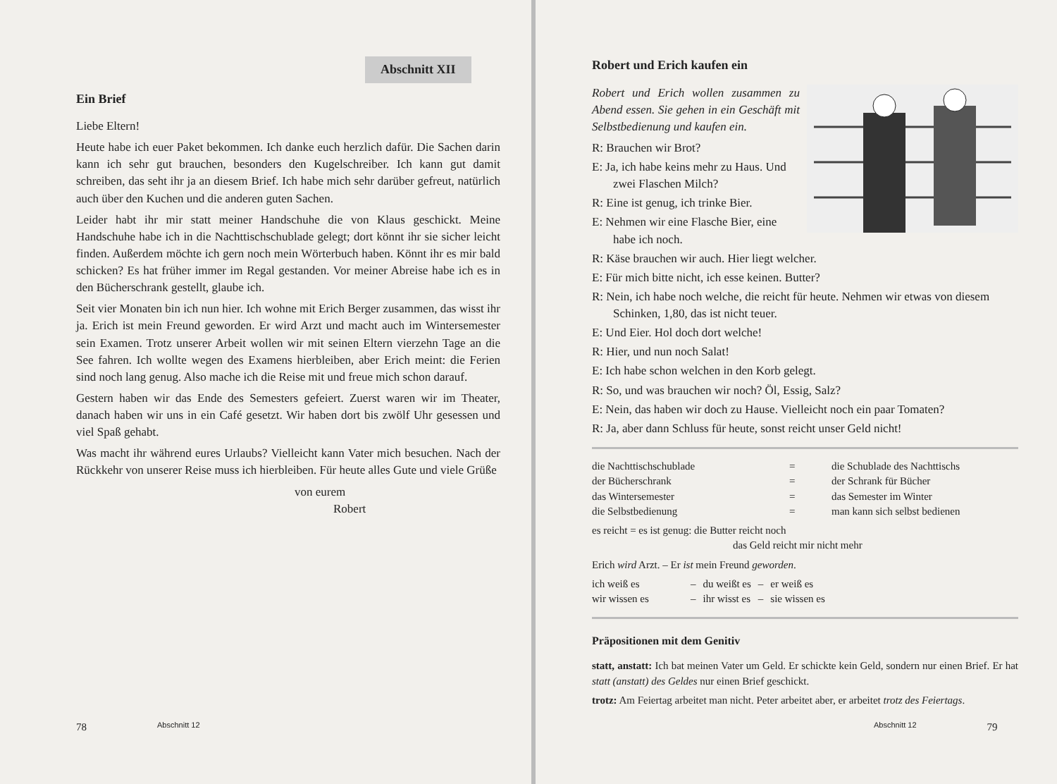Abschnitt XII
Ein Brief
Liebe Eltern!
Heute habe ich euer Paket bekommen. Ich danke euch herzlich dafür. Die Sachen darin kann ich sehr gut brauchen, besonders den Kugelschreiber. Ich kann gut damit schreiben, das seht ihr ja an diesem Brief. Ich habe mich sehr darüber gefreut, natürlich auch über den Kuchen und die anderen guten Sachen.
Leider habt ihr mir statt meiner Handschuhe die von Klaus geschickt. Meine Handschuhe habe ich in die Nachttischschublade gelegt; dort könnt ihr sie sicher leicht finden. Außerdem möchte ich gern noch mein Wörterbuch haben. Könnt ihr es mir bald schicken? Es hat früher immer im Regal gestanden. Vor meiner Abreise habe ich es in den Bücherschrank gestellt, glaube ich.
Seit vier Monaten bin ich nun hier. Ich wohne mit Erich Berger zusammen, das wisst ihr ja. Erich ist mein Freund geworden. Er wird Arzt und macht auch im Wintersemester sein Examen. Trotz unserer Arbeit wollen wir mit seinen Eltern vierzehn Tage an die See fahren. Ich wollte wegen des Examens hierbleiben, aber Erich meint: die Ferien sind noch lang genug. Also mache ich die Reise mit und freue mich schon darauf.
Gestern haben wir das Ende des Semesters gefeiert. Zuerst waren wir im Theater, danach haben wir uns in ein Café gesetzt. Wir haben dort bis zwölf Uhr gesessen und viel Spaß gehabt.
Was macht ihr während eures Urlaubs? Vielleicht kann Vater mich besuchen. Nach der Rückkehr von unserer Reise muss ich hierbleiben. Für heute alles Gute und viele Grüße
von eurem
Robert
78 Abschnitt 12
Robert und Erich kaufen ein
Robert und Erich wollen zusammen zu Abend essen. Sie gehen in ein Geschäft mit Selbstbedienung und kaufen ein.
R: Brauchen wir Brot?
E: Ja, ich habe keins mehr zu Haus. Und zwei Flaschen Milch?
R: Eine ist genug, ich trinke Bier.
E: Nehmen wir eine Flasche Bier, eine habe ich noch.
R: Käse brauchen wir auch. Hier liegt welcher.
E: Für mich bitte nicht, ich esse keinen. Butter?
R: Nein, ich habe noch welche, die reicht für heute. Nehmen wir etwas von diesem Schinken, 1,80, das ist nicht teuer.
E: Und Eier. Hol doch dort welche!
R: Hier, und nun noch Salat!
E: Ich habe schon welchen in den Korb gelegt.
R: So, und was brauchen wir noch? Öl, Essig, Salz?
E: Nein, das haben wir doch zu Hause. Vielleicht noch ein paar Tomaten?
R: Ja, aber dann Schluss für heute, sonst reicht unser Geld nicht!
| die Nachttischschublade | = | die Schublade des Nachttischs |
| der Bücherschrank | = | der Schrank für Bücher |
| das Wintersemester | = | das Semester im Winter |
| die Selbstbedienung | = | man kann sich selbst bedienen |
es reicht = es ist genug: die Butter reicht noch
das Geld reicht mir nicht mehr
Erich wird Arzt. – Er ist mein Freund geworden.
| ich weiß es | – | du weißt es | – | er weiß es |
| wir wissen es | – | ihr wisst es | – | sie wissen es |
Präpositionen mit dem Genitiv
statt, anstatt: Ich bat meinen Vater um Geld. Er schickte kein Geld, sondern nur einen Brief. Er hat statt (anstatt) des Geldes nur einen Brief geschickt.
trotz: Am Feiertag arbeitet man nicht. Peter arbeitet aber, er arbeitet trotz des Feiertags.
Abschnitt 12 79